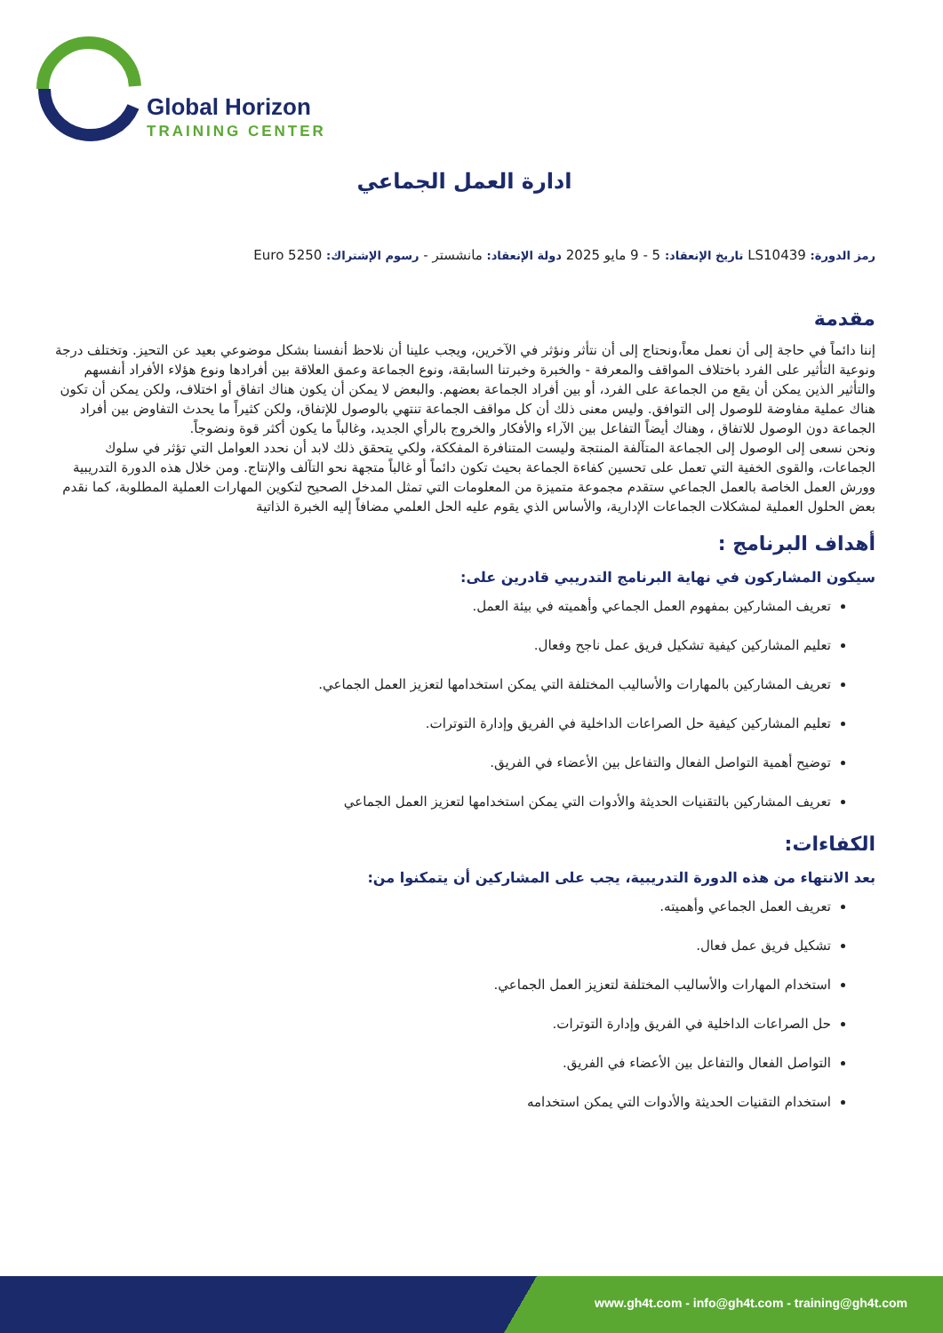Global Horizon
TRAINING CENTER
ادارة العمل الجماعي
رمز الدورة: LS10439 تاريخ الإنعقاد: 5 - 9 مايو 2025 دولة الإنعقاد: مانشستر - رسوم الإشتراك: 5250 Euro
مقدمة
إننا دائماً في حاجة إلى أن نعمل معاً،ونحتاج إلى أن نتأثر ونؤثر في الآخرين، ويجب علينا أن نلاحظ أنفسنا بشكل موضوعي بعيد عن التحيز. وتختلف درجة ونوعية التأثير على الفرد باختلاف المواقف والمعرفة - والخبرة وخبرتنا السابقة، ونوع الجماعة وعمق العلاقة بين أفرادها ونوع هؤلاء الأفراد أنفسهم والتأثير الذين يمكن أن يقع من الجماعة على الفرد، أو بين أفراد الجماعة بعضهم. والبعض لا يمكن أن يكون هناك اتفاق أو اختلاف، ولكن يمكن أن تكون هناك عملية مفاوضة للوصول إلى التوافق. وليس معنى ذلك أن كل مواقف الجماعة تنتهي بالوصول للإتفاق، ولكن كثيراً ما يحدث التفاوض بين أفراد الجماعة دون الوصول للاتفاق ، وهناك أيضاً التفاعل بين الآراء والأفكار والخروج بالرأي الجديد، وغالباً ما يكون أكثر قوة ونضوجاً.
ونحن نسعى إلى الوصول إلى الجماعة المتآلفة المنتجة وليست المتنافرة المفككة، ولكي يتحقق ذلك لابد أن نحدد العوامل التي تؤثر في سلوك الجماعات، والقوى الخفية التي تعمل على تحسين كفاءة الجماعة بحيث تكون دائماً أو غالباً متجهة نحو التآلف والإنتاج. ومن خلال هذه الدورة التدريبية وورش العمل الخاصة بالعمل الجماعي ستقدم مجموعة متميزة من المعلومات التي تمثل المدخل الصحيح لتكوين المهارات العملية المطلوبة، كما نقدم بعض الحلول العملية لمشكلات الجماعات الإدارية، والأساس الذي يقوم عليه الحل العلمي مضافاً إليه الخبرة الذاتية
أهداف البرنامج :
سيكون المشاركون في نهاية البرنامج التدريبي قادرين على:
تعريف المشاركين بمفهوم العمل الجماعي وأهميته في بيئة العمل.
تعليم المشاركين كيفية تشكيل فريق عمل ناجح وفعال.
تعريف المشاركين بالمهارات والأساليب المختلفة التي يمكن استخدامها لتعزيز العمل الجماعي.
تعليم المشاركين كيفية حل الصراعات الداخلية في الفريق وإدارة التوترات.
توضيح أهمية التواصل الفعال والتفاعل بين الأعضاء في الفريق.
تعريف المشاركين بالتقنيات الحديثة والأدوات التي يمكن استخدامها لتعزيز العمل الجماعي
الكفاءات:
بعد الانتهاء من هذه الدورة التدريبية، يجب على المشاركين أن يتمكنوا من:
تعريف العمل الجماعي وأهميته.
تشكيل فريق عمل فعال.
استخدام المهارات والأساليب المختلفة لتعزيز العمل الجماعي.
حل الصراعات الداخلية في الفريق وإدارة التوترات.
التواصل الفعال والتفاعل بين الأعضاء في الفريق.
استخدام التقنيات الحديثة والأدوات التي يمكن استخدامه
www.gh4t.com - info@gh4t.com - training@gh4t.com